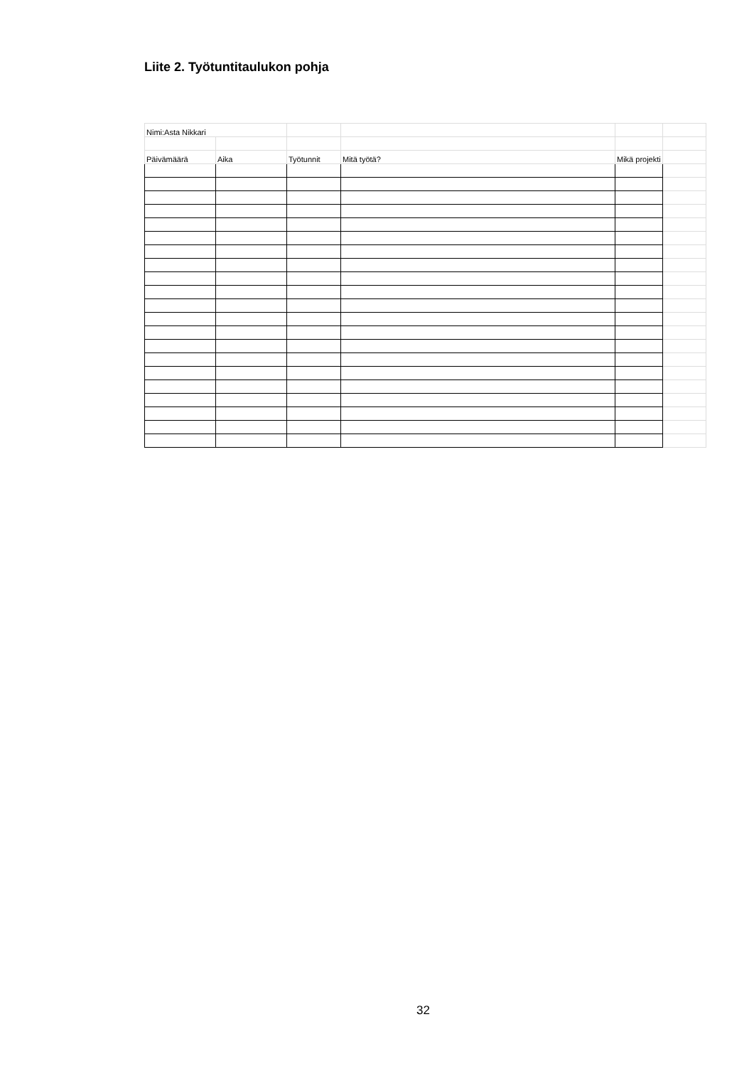Liite 2. Työtuntitaulukon pohja
| Nimi:Asta Nikkari | | | | | |
| Päivämäärä | Aika | Työtunnit | Mitä työtä? | Mikä projekti | |
32